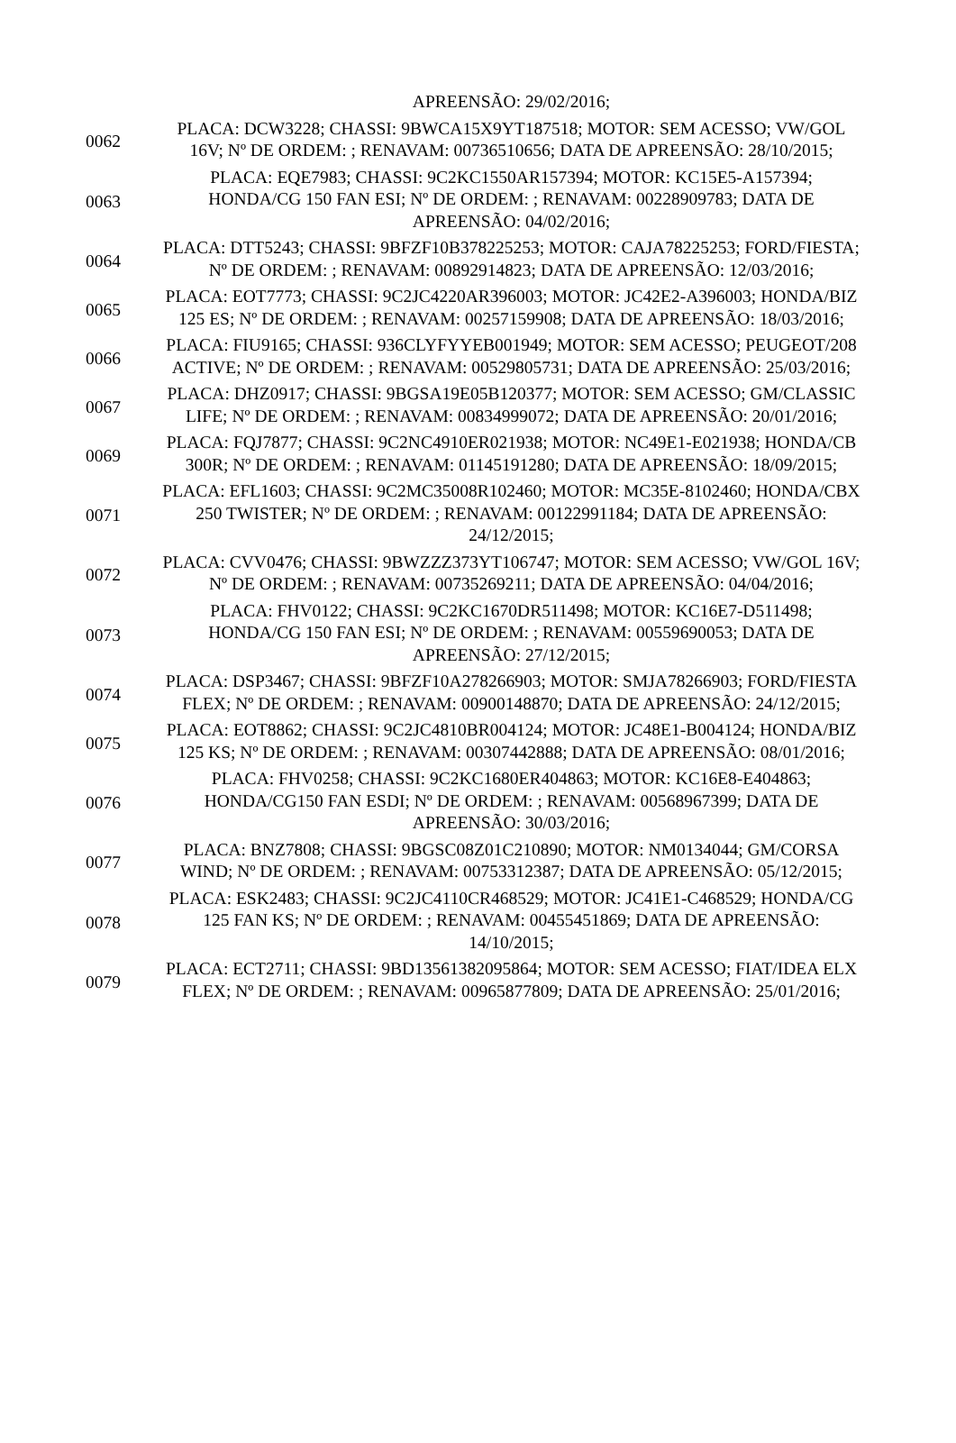| | APREENSÃO: 29/02/2016; |
| 0062 | PLACA: DCW3228; CHASSI: 9BWCA15X9YT187518; MOTOR: SEM ACESSO; VW/GOL 16V; Nº DE ORDEM: ; RENAVAM: 00736510656; DATA DE APREENSÃO: 28/10/2015; |
| 0063 | PLACA: EQE7983; CHASSI: 9C2KC1550AR157394; MOTOR: KC15E5-A157394; HONDA/CG 150 FAN ESI; Nº DE ORDEM: ; RENAVAM: 00228909783; DATA DE APREENSÃO: 04/02/2016; |
| 0064 | PLACA: DTT5243; CHASSI: 9BFZF10B378225253; MOTOR: CAJA78225253; FORD/FIESTA; Nº DE ORDEM: ; RENAVAM: 00892914823; DATA DE APREENSÃO: 12/03/2016; |
| 0065 | PLACA: EOT7773; CHASSI: 9C2JC4220AR396003; MOTOR: JC42E2-A396003; HONDA/BIZ 125 ES; Nº DE ORDEM: ; RENAVAM: 00257159908; DATA DE APREENSÃO: 18/03/2016; |
| 0066 | PLACA: FIU9165; CHASSI: 936CLYFYYEB001949; MOTOR: SEM ACESSO; PEUGEOT/208 ACTIVE; Nº DE ORDEM: ; RENAVAM: 00529805731; DATA DE APREENSÃO: 25/03/2016; |
| 0067 | PLACA: DHZ0917; CHASSI: 9BGSA19E05B120377; MOTOR: SEM ACESSO; GM/CLASSIC LIFE; Nº DE ORDEM: ; RENAVAM: 00834999072; DATA DE APREENSÃO: 20/01/2016; |
| 0069 | PLACA: FQJ7877; CHASSI: 9C2NC4910ER021938; MOTOR: NC49E1-E021938; HONDA/CB 300R; Nº DE ORDEM: ; RENAVAM: 01145191280; DATA DE APREENSÃO: 18/09/2015; |
| 0071 | PLACA: EFL1603; CHASSI: 9C2MC35008R102460; MOTOR: MC35E-8102460; HONDA/CBX 250 TWISTER; Nº DE ORDEM: ; RENAVAM: 00122991184; DATA DE APREENSÃO: 24/12/2015; |
| 0072 | PLACA: CVV0476; CHASSI: 9BWZZZ373YT106747; MOTOR: SEM ACESSO; VW/GOL 16V; Nº DE ORDEM: ; RENAVAM: 00735269211; DATA DE APREENSÃO: 04/04/2016; |
| 0073 | PLACA: FHV0122; CHASSI: 9C2KC1670DR511498; MOTOR: KC16E7-D511498; HONDA/CG 150 FAN ESI; Nº DE ORDEM: ; RENAVAM: 00559690053; DATA DE APREENSÃO: 27/12/2015; |
| 0074 | PLACA: DSP3467; CHASSI: 9BFZF10A278266903; MOTOR: SMJA78266903; FORD/FIESTA FLEX; Nº DE ORDEM: ; RENAVAM: 00900148870; DATA DE APREENSÃO: 24/12/2015; |
| 0075 | PLACA: EOT8862; CHASSI: 9C2JC4810BR004124; MOTOR: JC48E1-B004124; HONDA/BIZ 125 KS; Nº DE ORDEM: ; RENAVAM: 00307442888; DATA DE APREENSÃO: 08/01/2016; |
| 0076 | PLACA: FHV0258; CHASSI: 9C2KC1680ER404863; MOTOR: KC16E8-E404863; HONDA/CG150 FAN ESDI; Nº DE ORDEM: ; RENAVAM: 00568967399; DATA DE APREENSÃO: 30/03/2016; |
| 0077 | PLACA: BNZ7808; CHASSI: 9BGSC08Z01C210890; MOTOR: NM0134044; GM/CORSA WIND; Nº DE ORDEM: ; RENAVAM: 00753312387; DATA DE APREENSÃO: 05/12/2015; |
| 0078 | PLACA: ESK2483; CHASSI: 9C2JC4110CR468529; MOTOR: JC41E1-C468529; HONDA/CG 125 FAN KS; Nº DE ORDEM: ; RENAVAM: 00455451869; DATA DE APREENSÃO: 14/10/2015; |
| 0079 | PLACA: ECT2711; CHASSI: 9BD13561382095864; MOTOR: SEM ACESSO; FIAT/IDEA ELX FLEX; Nº DE ORDEM: ; RENAVAM: 00965877809; DATA DE APREENSÃO: 25/01/2016; |